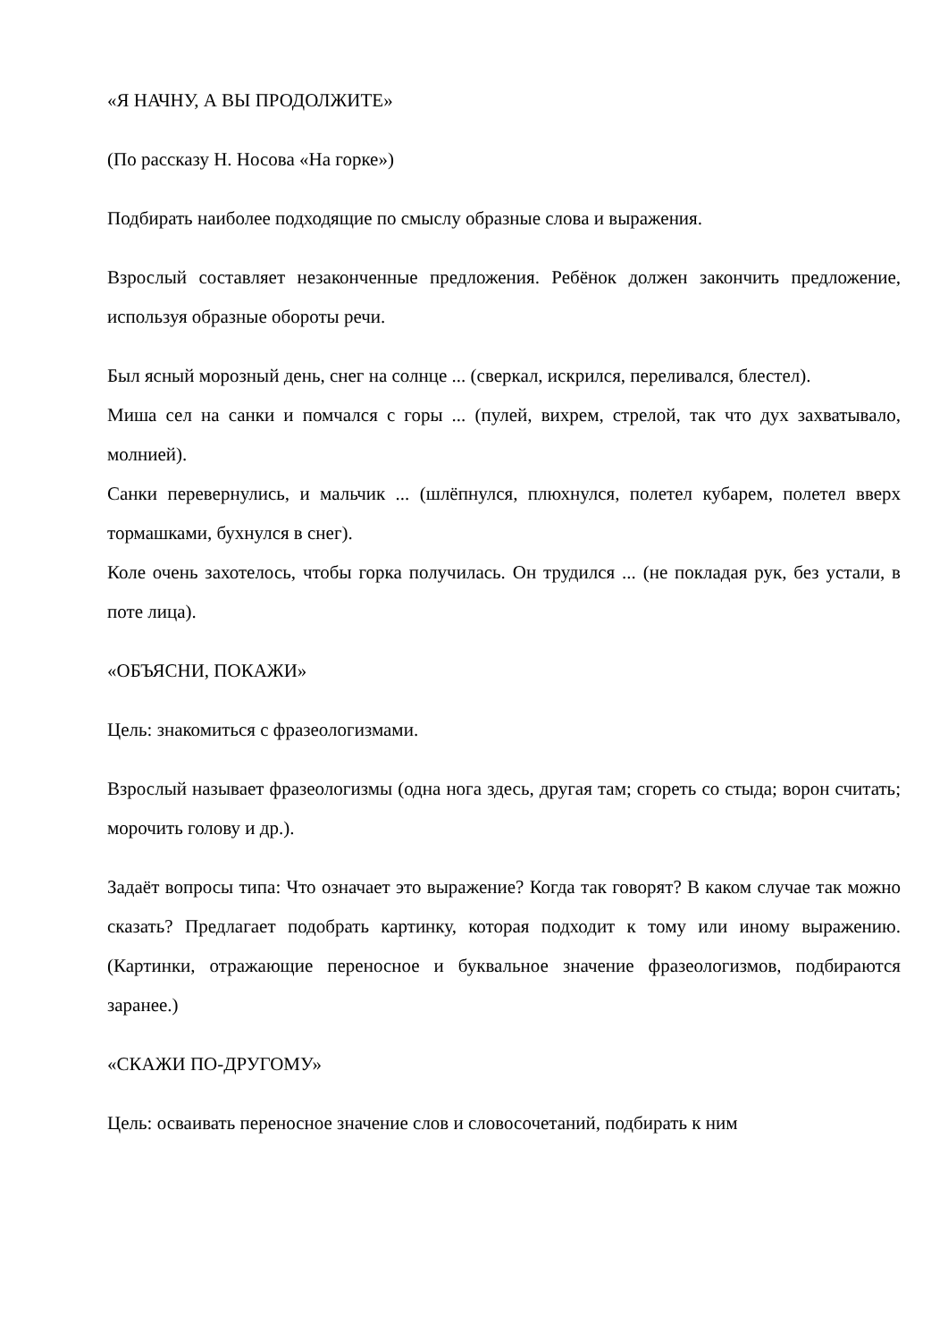«Я НАЧНУ, А ВЫ ПРОДОЛЖИТЕ»
(По рассказу Н. Носова «На горке»)
Подбирать наиболее подходящие по смыслу образные слова и выражения.
Взрослый составляет незаконченные предложения. Ребёнок должен закончить предложение, используя образные обороты речи.
Был ясный морозный день, снег на солнце ... (сверкал, искрился, переливался, блестел).
Миша сел на санки и помчался с горы ... (пулей, вихрем, стрелой, так что дух захватывало, молнией).
Санки перевернулись, и мальчик ... (шлёпнулся, плюхнулся, полетел кубарем, полетел вверх тормашками, бухнулся в снег).
Коле очень захотелось, чтобы горка получилась. Он трудился ... (не покладая рук, без устали, в поте лица).
«ОБЪЯСНИ, ПОКАЖИ»
Цель: знакомиться с фразеологизмами.
Взрослый называет фразеологизмы (одна нога здесь, другая там; сгореть со стыда; ворон считать; морочить голову и др.).
Задаёт вопросы типа: Что означает это выражение? Когда так говорят? В каком случае так можно сказать? Предлагает подобрать картинку, которая подходит к тому или иному выражению. (Картинки, отражающие переносное и буквальное значение фразеологизмов, подбираются заранее.)
«СКАЖИ ПО-ДРУГОМУ»
Цель: осваивать переносное значение слов и словосочетаний, подбирать к ним